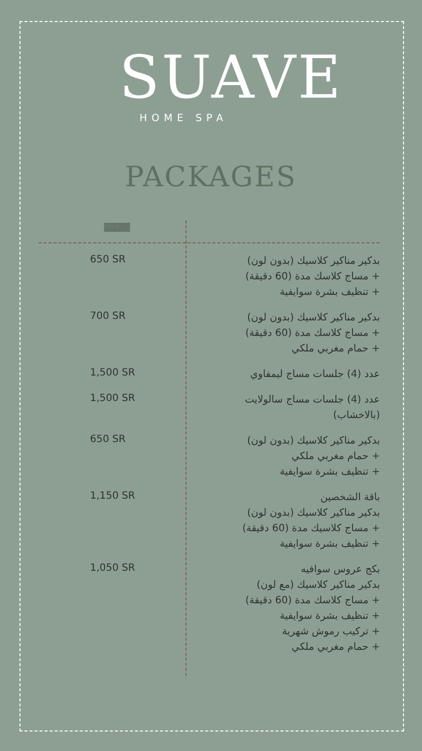SUAVE
HOME SPA
PACKAGES
Price
| 650 SR | بدكير مناكير كلاسيك (بدون لون) + مساج كلاسك مدة (60 دقيقة) + تنظيف بشرة سوايفية |
| 700 SR | بدكير مناكير كلاسيك (بدون لون) + مساج كلاسك مدة (60 دقيقة) + حمام مغربي ملكي |
| 1,500 SR | عدد (4) جلسات مساج ليمفاوي |
| 1,500 SR | عدد (4) جلسات مساج سالولايت (بالاخشاب) |
| 650 SR | بدكير مناكير كلاسيك (بدون لون) + حمام مغربي ملكي + تنظيف بشرة سوايفية |
| 1,150 SR | باقة الشخصين بدكير مناكير كلاسيك (بدون لون) + مساج كلاسيك مدة (60 دقيقة) + تنظيف بشرة سوايفية |
| 1,050 SR | بكج عروس سوافيه بدكير مناكير كلاسيك (مع لون) + مساج كلاسك مدة (60 دقيقة) + تنظيف بشرة سوايفية + تركيب رموش شهرية + حمام مغربي ملكي |